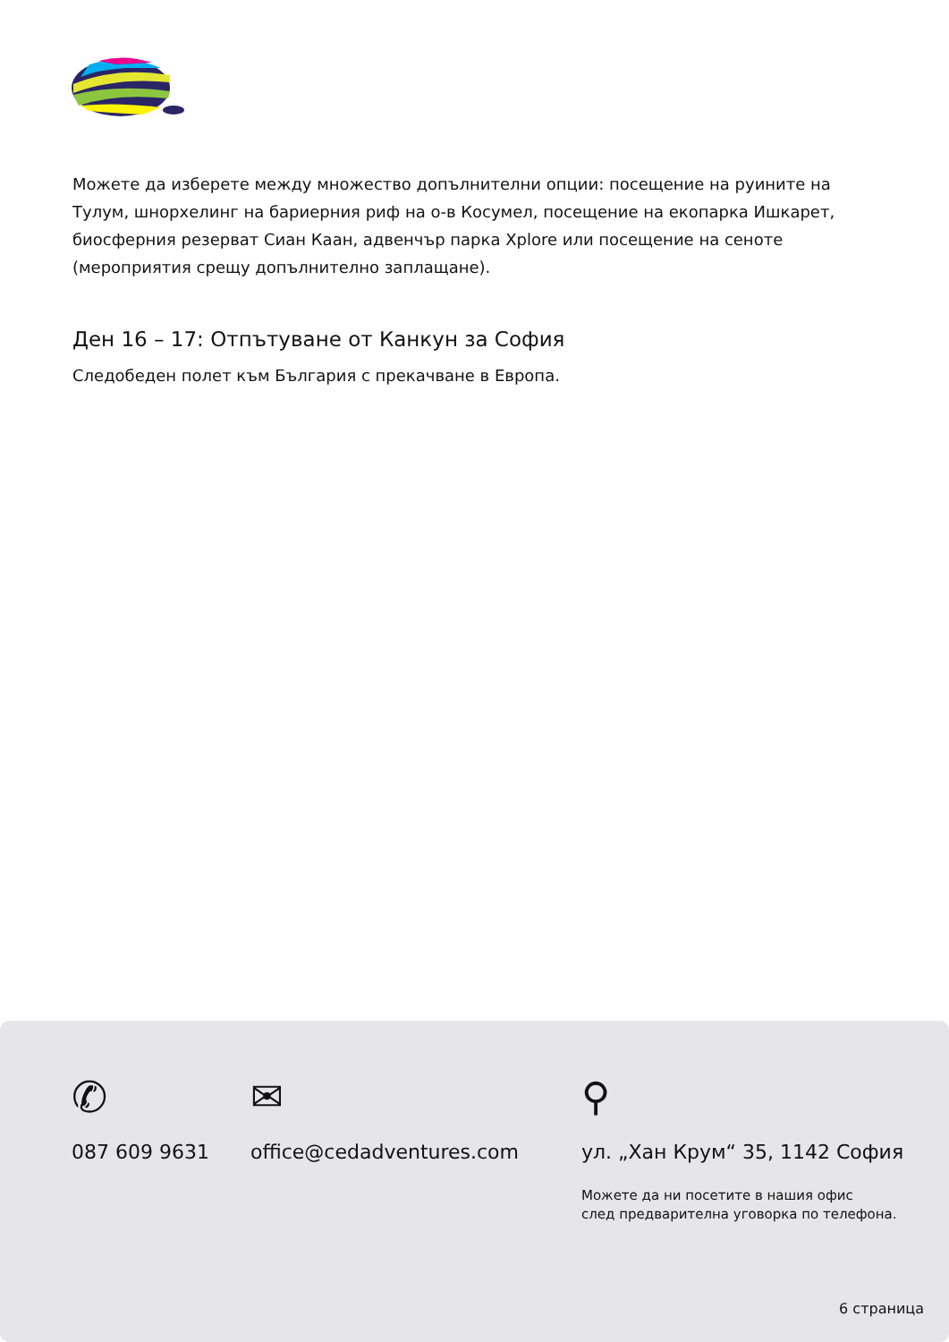Можете да изберете между множество допълнителни опции: посещение на руините на Тулум, шнорхелинг на бариерния риф на о-в Косумел, посещение на екопарка Ишкарет, биосферния резерват Сиан Каан, адвенчър парка Xplore или посещение на сеноте (мероприятия срещу допълнително заплащане).
Ден 16 – 17: Отпътуване от Канкун за София
Следобеден полет към България с прекачване в Европа.
✆
087 609 9631
✉
office@cedadventures.com
⚲
ул. „Хан Крум“ 35, 1142 София
Можете да ни посетите в нашия офис
след предварителна уговорка по телефона.
6 страница